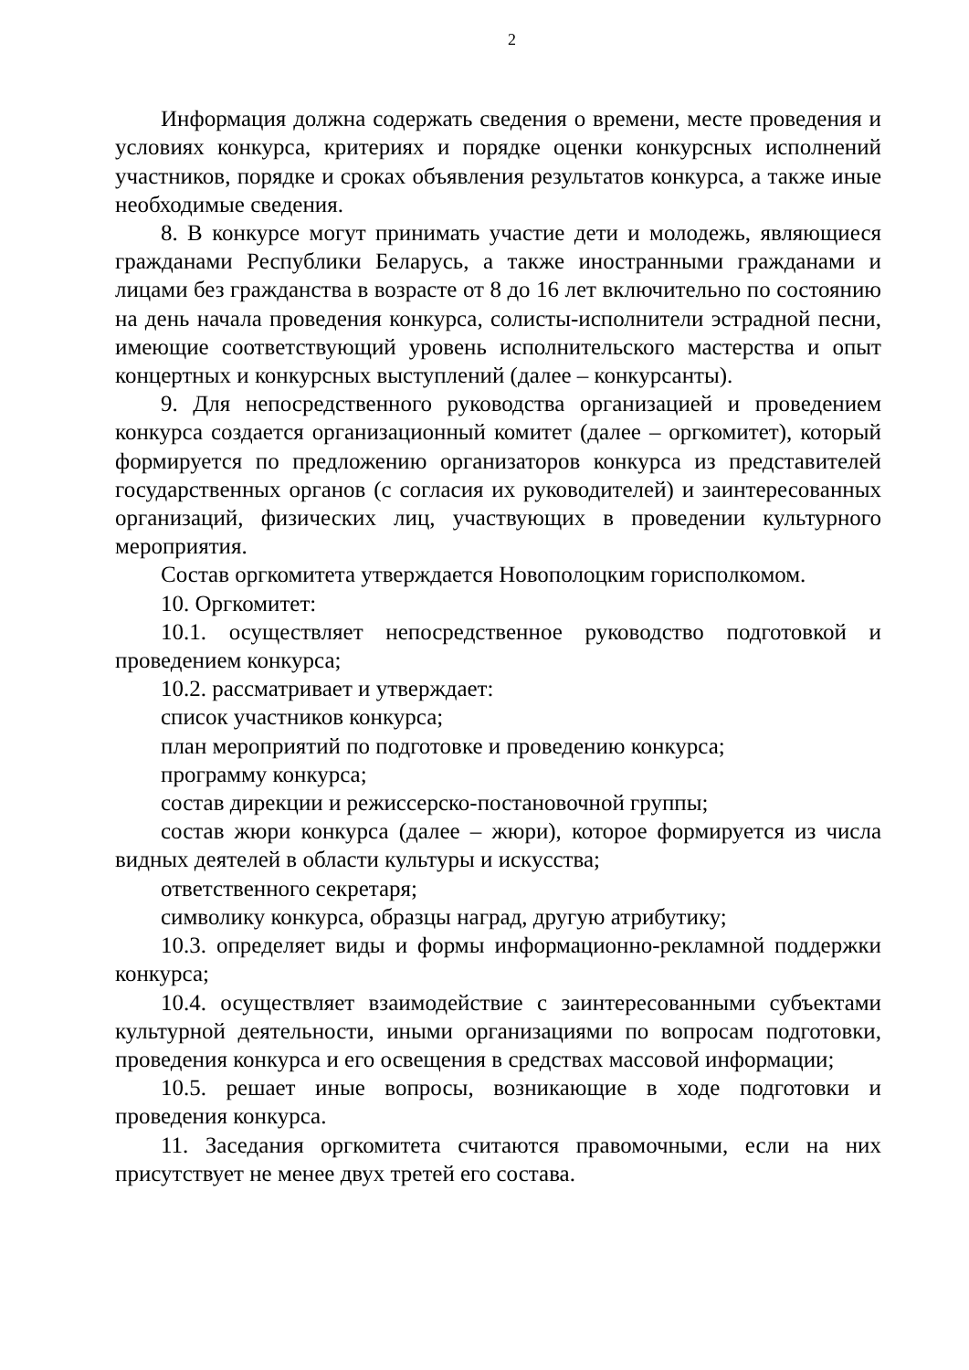2
Информация должна содержать сведения о времени, месте проведения и условиях конкурса, критериях и порядке оценки конкурсных исполнений участников, порядке и сроках объявления результатов конкурса, а также иные необходимые сведения.
8. В конкурсе могут принимать участие дети и молодежь, являющиеся гражданами Республики Беларусь, а также иностранными гражданами и лицами без гражданства в возрасте от 8 до 16 лет включительно по состоянию на день начала проведения конкурса, солисты-исполнители эстрадной песни, имеющие соответствующий уровень исполнительского мастерства и опыт концертных и конкурсных выступлений (далее – конкурсанты).
9. Для непосредственного руководства организацией и проведением конкурса создается организационный комитет (далее – оргкомитет), который формируется по предложению организаторов конкурса из представителей государственных органов (с согласия их руководителей) и заинтересованных организаций, физических лиц, участвующих в проведении культурного мероприятия.
Состав оргкомитета утверждается Новополоцким горисполкомом.
10. Оргкомитет:
10.1. осуществляет непосредственное руководство подготовкой и проведением конкурса;
10.2. рассматривает и утверждает:
список участников конкурса;
план мероприятий по подготовке и проведению конкурса;
программу конкурса;
состав дирекции и режиссерско-постановочной группы;
состав жюри конкурса (далее – жюри), которое формируется из числа видных деятелей в области культуры и искусства;
ответственного секретаря;
символику конкурса, образцы наград, другую атрибутику;
10.3. определяет виды и формы информационно-рекламной поддержки конкурса;
10.4. осуществляет взаимодействие с заинтересованными субъектами культурной деятельности, иными организациями по вопросам подготовки, проведения конкурса и его освещения в средствах массовой информации;
10.5. решает иные вопросы, возникающие в ходе подготовки и проведения конкурса.
11. Заседания оргкомитета считаются правомочными, если на них присутствует не менее двух третей его состава.